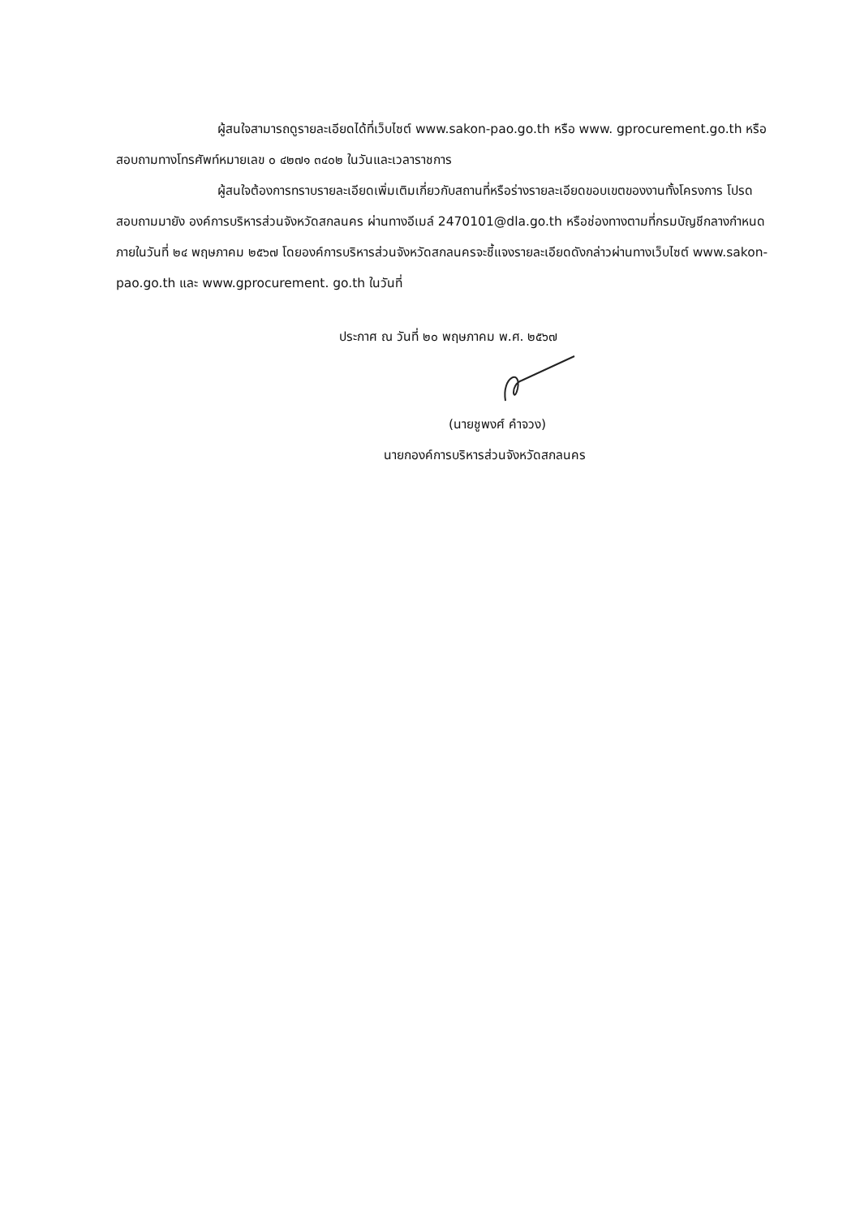ผู้สนใจสามารถดูรายละเอียดได้ที่เว็บไซต์ www.sakon-pao.go.th หรือ www. gprocurement.go.th หรือสอบถามทางโทรศัพท์หมายเลข ๐ ๔๒๗๑ ๓๔๐๒ ในวันและเวลาราชการ
ผู้สนใจต้องการทราบรายละเอียดเพิ่มเติมเกี่ยวกับสถานที่หรือร่างรายละเอียดขอบเขตของงานทั้งโครงการ โปรดสอบถามมายัง องค์การบริหารส่วนจังหวัดสกลนคร ผ่านทางอีเมล์ 2470101@dla.go.th หรือช่องทางตามที่กรมบัญชีกลางกำหนดภายในวันที่ ๒๔ พฤษภาคม ๒๕๖๗ โดยองค์การบริหารส่วนจังหวัดสกลนครจะชี้แจงรายละเอียดดังกล่าวผ่านทางเว็บไซต์ www.sakon-pao.go.th และ www.gprocurement. go.th ในวันที่
ประกาศ ณ วันที่ ๒๐ พฤษภาคม พ.ศ. ๒๕๖๗
(นายชูพงศ์ คำจวง)
นายกองค์การบริหารส่วนจังหวัดสกลนคร